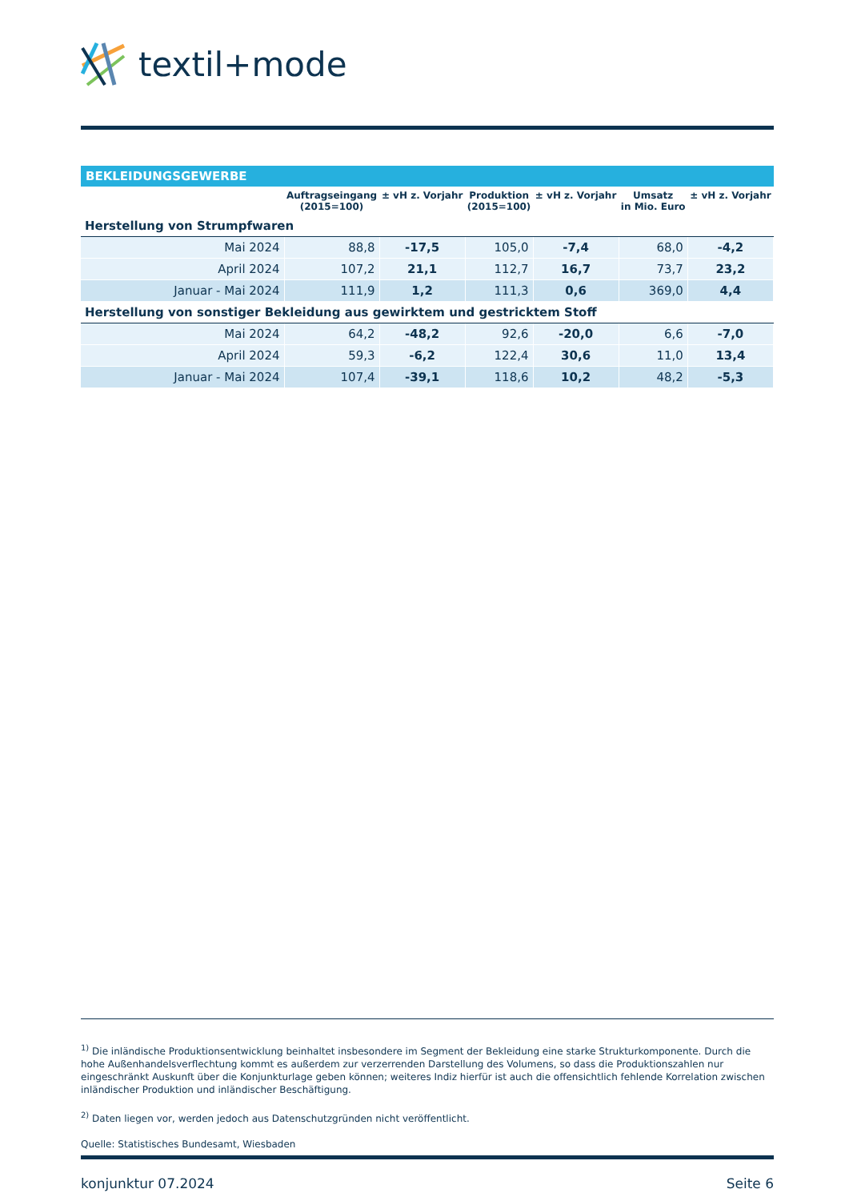textil+mode
BEKLEIDUNGSGEWERBE
| | Auftragseingang (2015=100) | ± vH z. Vorjahr | Produktion (2015=100) | ± vH z. Vorjahr | Umsatz in Mio. Euro | ± vH z. Vorjahr |
| --- | --- | --- | --- | --- | --- | --- |
| Herstellung von Strumpfwaren | | | | | | |
| Mai 2024 | 88,8 | -17,5 | 105,0 | -7,4 | 68,0 | -4,2 |
| April 2024 | 107,2 | 21,1 | 112,7 | 16,7 | 73,7 | 23,2 |
| Januar - Mai 2024 | 111,9 | 1,2 | 111,3 | 0,6 | 369,0 | 4,4 |
| Herstellung von sonstiger Bekleidung aus gewirktem und gestricktem Stoff | | | | | | |
| Mai 2024 | 64,2 | -48,2 | 92,6 | -20,0 | 6,6 | -7,0 |
| April 2024 | 59,3 | -6,2 | 122,4 | 30,6 | 11,0 | 13,4 |
| Januar - Mai 2024 | 107,4 | -39,1 | 118,6 | 10,2 | 48,2 | -5,3 |
<sup>1)</sup> Die inländische Produktionsentwicklung beinhaltet insbesondere im Segment der Bekleidung eine starke Strukturkomponente. Durch die hohe Außenhandelsverflechtung kommt es außerdem zur verzerrenden Darstellung des Volumens, so dass die Produktionszahlen nur eingeschränkt Auskunft über die Konjunkturlage geben können; weiteres Indiz hierfür ist auch die offensichtlich fehlende Korrelation zwischen inländischer Produktion und inländischer Beschäftigung.
<sup>2)</sup> Daten liegen vor, werden jedoch aus Datenschutzgründen nicht veröffentlicht.
Quelle: Statistisches Bundesamt, Wiesbaden
konjunktur 07.2024 Seite 6